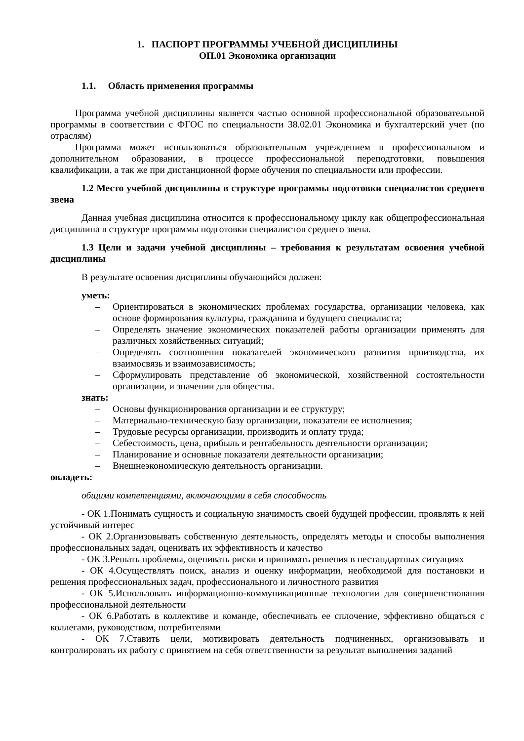1. ПАСПОРТ ПРОГРАММЫ УЧЕБНОЙ ДИСЦИПЛИНЫ
ОП.01 Экономика организации
1.1. Область применения программы
Программа учебной дисциплины является частью основной профессиональной образовательной программы в соответствии с ФГОС по специальности 38.02.01 Экономика и бухгалтерский учет (по отраслям)
Программа может использоваться образовательным учреждением в профессиональном и дополнительном образовании, в процессе профессиональной переподготовки, повышения квалификации, а так же при дистанционной форме обучения по специальности или профессии.
1.2 Место учебной дисциплины в структуре программы подготовки специалистов среднего звена
Данная учебная дисциплина относится к профессиональному циклу как общепрофессиональная дисциплина в структуре программы подготовки специалистов среднего звена.
1.3 Цели и задачи учебной дисциплины – требования к результатам освоения учебной дисциплины
В результате освоения дисциплины обучающийся должен:
уметь:
– Ориентироваться в экономических проблемах государства, организации человека, как основе формирования культуры, гражданина и будущего специалиста;
– Определять значение экономических показателей работы организации применять для различных хозяйственных ситуаций;
– Определять соотношения показателей экономического развития производства, их взаимосвязь и взаимозависимость;
– Сформулировать представление об экономической, хозяйственной состоятельности организации, и значении для общества.
знать:
– Основы функционирования организации и ее структуру;
– Материально-техническую базу организации, показатели ее исполнения;
– Трудовые ресурсы организации, производить и оплату труда;
– Себестоимость, цена, прибыль и рентабельность деятельности организации;
– Планирование и основные показатели деятельности организации;
– Внешнеэкономическую деятельность организации.
овладеть:
общими компетенциями, включающими в себя способность
- ОК 1.Понимать сущность и социальную значимость своей будущей профессии, проявлять к ней устойчивый интерес
- ОК 2.Организовывать собственную деятельность, определять методы и способы выполнения профессиональных задач, оценивать их эффективность и качество
- ОК 3.Решать проблемы, оценивать риски и принимать решения в нестандартных ситуациях
- ОК 4.Осуществлять поиск, анализ и оценку информации, необходимой для постановки и решения профессиональных задач, профессионального и личностного развития
- ОК 5.Использовать информационно-коммуникационные технологии для совершенствования профессиональной деятельности
- ОК 6.Работать в коллективе и команде, обеспечивать ее сплочение, эффективно общаться с коллегами, руководством, потребителями
- ОК 7.Ставить цели, мотивировать деятельность подчиненных, организовывать и контролировать их работу с принятием на себя ответственности за результат выполнения заданий